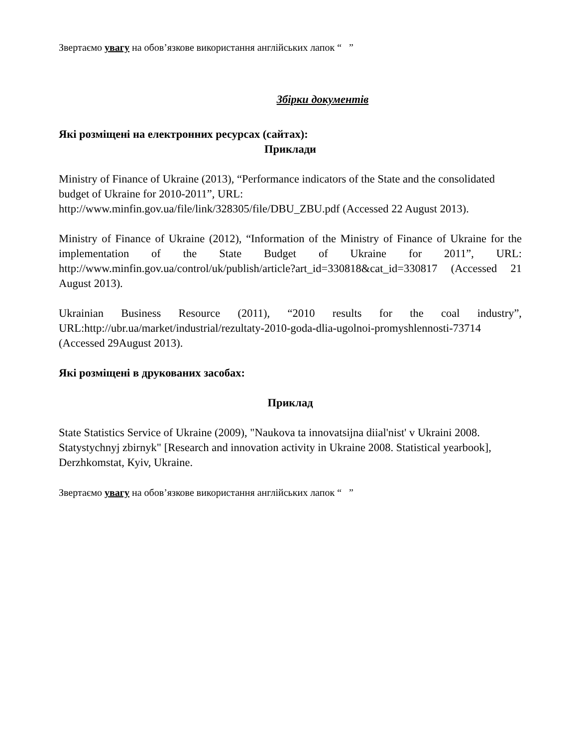Звертаємо увагу на обов’язкове використання англійських лапок “ ”
Збірки документів
Які розміщені на електронних ресурсах (сайтах):
Приклади
Ministry of Finance of Ukraine (2013), “Performance indicators of the State and the consolidated budget of Ukraine for 2010-2011”, URL: http://www.minfin.gov.ua/file/link/328305/file/DBU_ZBU.pdf (Accessed 22 August 2013).
Ministry of Finance of Ukraine (2012), “Information of the Ministry of Finance of Ukraine for the implementation of the State Budget of Ukraine for 2011”, URL: http://www.minfin.gov.ua/control/uk/publish/article?art_id=330818&cat_id=330817 (Accessed 21 August 2013).
Ukrainian Business Resource (2011), “2010 results for the coal industry”, URL:http://ubr.ua/market/industrial/rezultaty-2010-goda-dlia-ugolnoi-promyshlennosti-73714 (Accessed 29August 2013).
Які розміщені в друкованих засобах:
Приклад
State Statistics Service of Ukraine (2009), "Naukova ta innovatsijna diial'nist' v Ukraini 2008. Statystychnyj zbirnyk" [Research and innovation activity in Ukraine 2008. Statistical yearbook], Derzhkomstat, Кyiv, Ukraine.
Звертаємо увагу на обов’язкове використання англійських лапок “ ”